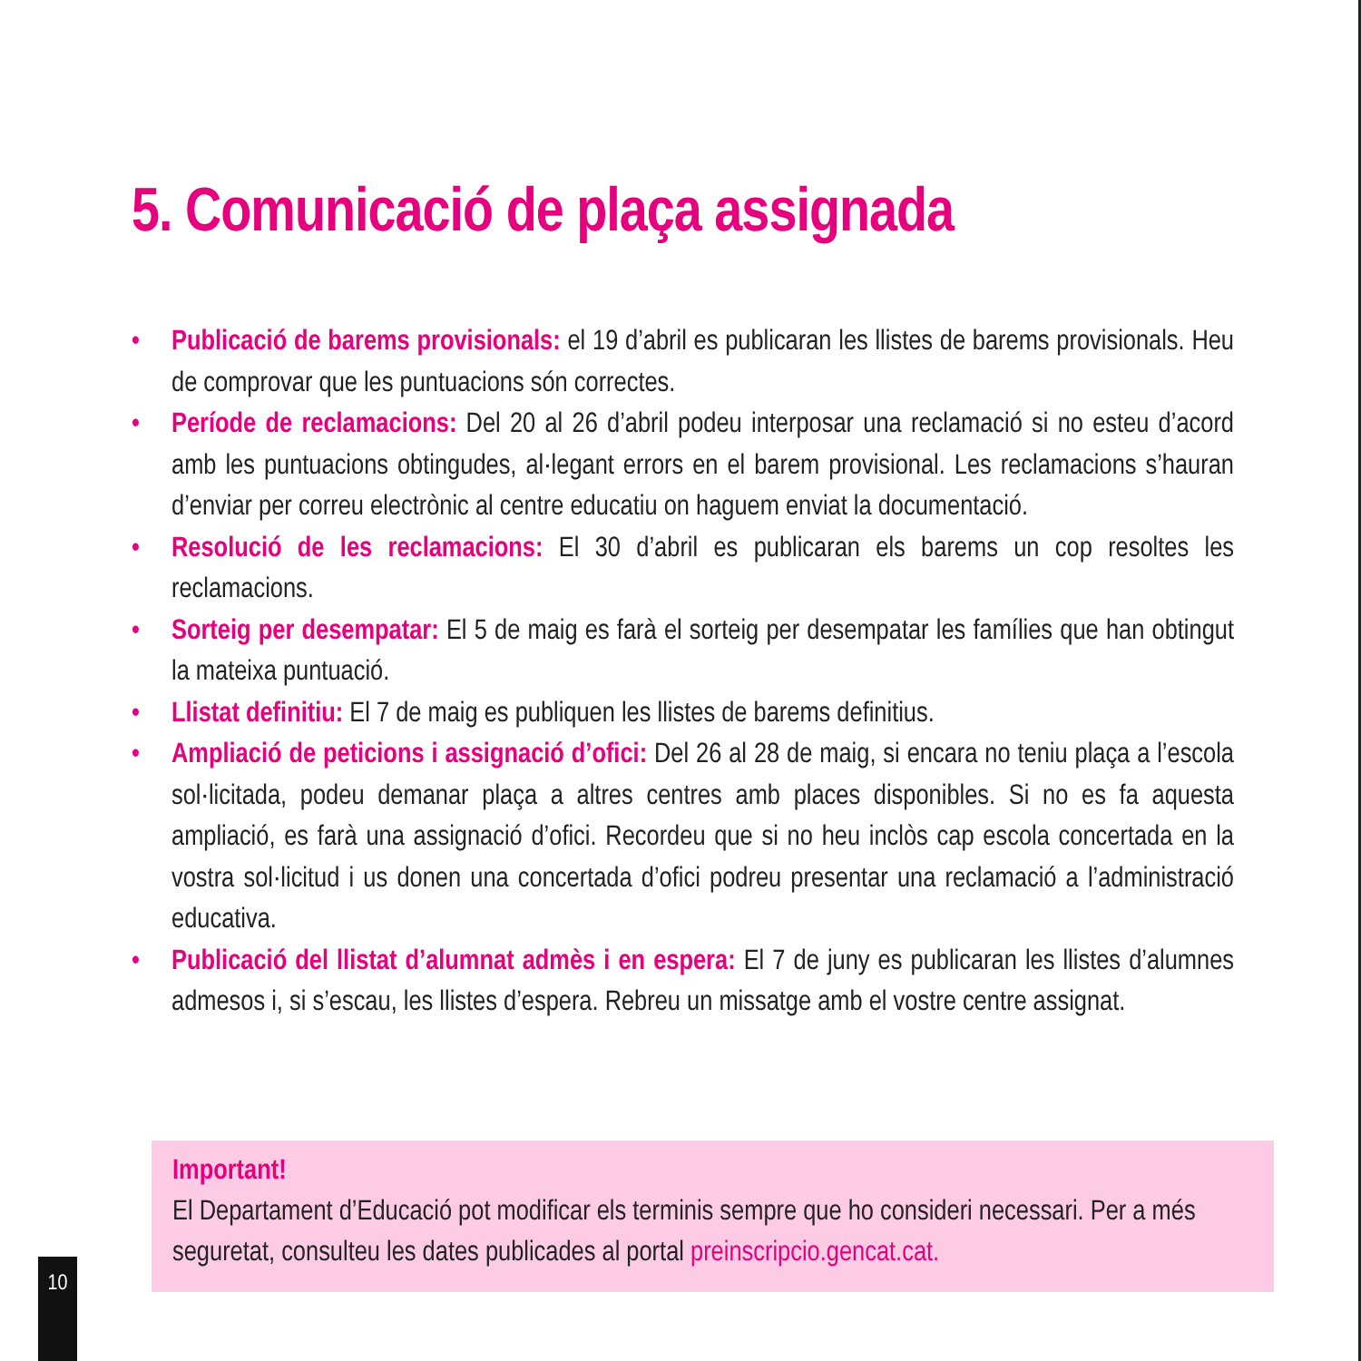5. Comunicació de plaça assignada
• Publicació de barems provisionals: el 19 d’abril es publicaran les llistes de barems provisionals. Heu de comprovar que les puntuacions són correctes.
• Període de reclamacions: Del 20 al 26 d’abril podeu interposar una reclamació si no esteu d’acord amb les puntuacions obtingudes, al·legant errors en el barem provisional. Les reclamacions s’hauran d’enviar per correu electrònic al centre educatiu on haguem enviat la documentació.
• Resolució de les reclamacions: El 30 d’abril es publicaran els barems un cop resoltes les reclamacions.
• Sorteig per desempatar: El 5 de maig es farà el sorteig per desempatar les famílies que han obtingut la mateixa puntuació.
• Llistat definitiu: El 7 de maig es publiquen les llistes de barems definitius.
• Ampliació de peticions i assignació d’ofici: Del 26 al 28 de maig, si encara no teniu plaça a l’escola sol·licitada, podeu demanar plaça a altres centres amb places disponibles. Si no es fa aquesta ampliació, es farà una assignació d’ofici. Recordeu que si no heu inclòs cap escola concertada en la vostra sol·licitud i us donen una concertada d’ofici podreu presentar una reclamació a l’administració educativa.
• Publicació del llistat d’alumnat admès i en espera: El 7 de juny es publicaran les llistes d’alumnes admesos i, si s’escau, les llistes d’espera. Rebreu un missatge amb el vostre centre assignat.
Important!
El Departament d’Educació pot modificar els terminis sempre que ho consideri necessari. Per a més seguretat, consulteu les dates publicades al portal preinscripcio.gencat.cat.
10